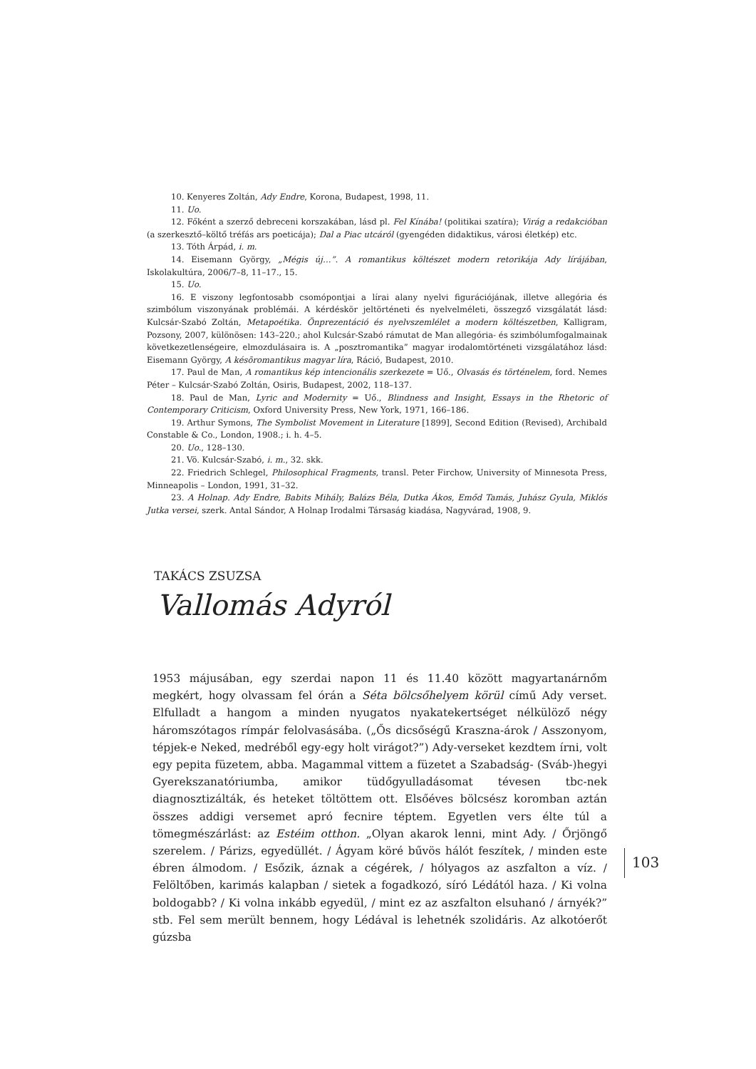10. Kenyeres Zoltán, Ady Endre, Korona, Budapest, 1998, 11.
11. Uo.
12. Főként a szerző debreceni korszakában, lásd pl. Fel Kínába! (politikai szatíra); Virág a redakcióban (a szerkesztő–költő tréfás ars poeticája); Dal a Piac utcáról (gyengéden didaktikus, városi életkép) etc.
13. Tóth Árpád, i. m.
14. Eisemann György, „Mégis új…”. A romantikus költészet modern retorikája Ady lírájában, Iskolakultúra, 2006/7–8, 11–17., 15.
15. Uo.
16. E viszony legfontosabb csomópontjai a lírai alany nyelvi figurációjának, illetve allegória és szimbólum viszonyának problémái. A kérdéskör jeltörténeti és nyelvelméleti, összegző vizsgálatát lásd: Kulcsár-Szabó Zoltán, Metapoétika. Önprezentáció és nyelvszemlélet a modern költészetben, Kalligram, Pozsony, 2007, különösen: 143–220.; ahol Kulcsár-Szabó rámutat de Man allegória- és szimbólumfogalmainak következetlenségeire, elmozdulásaira is. A „posztromantika” magyar irodalomtörténeti vizsgálatához lásd: Eisemann György, A késõromantikus magyar líra, Ráció, Budapest, 2010.
17. Paul de Man, A romantikus kép intencionális szerkezete = Uő., Olvasás és történelem, ford. Nemes Péter – Kulcsár-Szabó Zoltán, Osiris, Budapest, 2002, 118–137.
18. Paul de Man, Lyric and Modernity = Uő., Blindness and Insight, Essays in the Rhetoric of Contemporary Criticism, Oxford University Press, New York, 1971, 166–186.
19. Arthur Symons, The Symbolist Movement in Literature [1899], Second Edition (Revised), Archibald Constable & Co., London, 1908.; i. h. 4–5.
20. Uo., 128–130.
21. Vö. Kulcsár-Szabó, i. m., 32. skk.
22. Friedrich Schlegel, Philosophical Fragments, transl. Peter Firchow, University of Minnesota Press, Minneapolis – London, 1991, 31–32.
23. A Holnap. Ady Endre, Babits Mihály, Balázs Béla, Dutka Ákos, Emőd Tamás, Juhász Gyula, Miklós Jutka versei, szerk. Antal Sándor, A Holnap Irodalmi Társaság kiadása, Nagyvárad, 1908, 9.
TAKÁCS ZSUZSA
Vallomás Adyról
1953 májusában, egy szerdai napon 11 és 11.40 között magyartanárnőm megkért, hogy olvassam fel órán a Séta bölcsőhelyem körül című Ady verset. Elfulladt a hangom a minden nyugatos nyakatekertséget nélkülöző négy háromszótagos rímpár felolvasásába. („Ős dicsőségű Kraszna-árok / Asszonyom, tépjek-e Neked, medréből egy-egy holt virágot?”) Ady-verseket kezdtem írni, volt egy pepita füzetem, abba. Magammal vittem a füzetet a Szabadság- (Sváb-)hegyi Gyerekszanatóriumba, amikor tüdőgyulladásomat tévesen tbc-nek diagnosztizálták, és heteket töltöttem ott. Elsőéves bölcsész koromban aztán összes addigi versemet apró fecnire téptem. Egyetlen vers élte túl a tömegmészárlást: az Estéim otthon. „Olyan akarok lenni, mint Ady. / Őrjöngő szerelem. / Párizs, egyedüllét. / Ágyam köré bűvös hálót feszítek, / minden este ébren álmodom. / Esőzik, áznak a cégérek, / hólyagos az aszfalton a víz. / Felöltőben, karimás kalapban / sietek a fogadkozó, síró Lédától haza. / Ki volna boldogabb? / Ki volna inkább egyedül, / mint ez az aszfalton elsuhanó / árnyék?” stb. Fel sem merült bennem, hogy Lédával is lehetnék szolidáris. Az alkotóerőt gúzsba
103